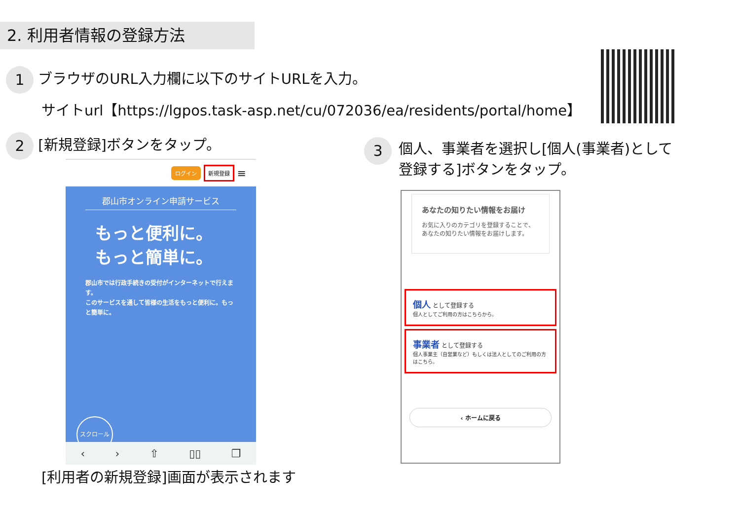2. 利用者情報の登録方法
1 ブラウザのURL入力欄に以下のサイトURLを入力。
サイトurl【https://lgpos.task-asp.net/cu/072036/ea/residents/portal/home】
2 [新規登録]ボタンをタップ。
ログイン 新規登録 ≡
郡山市オンライン申請サービス
もっと便利に。
もっと簡単に。
郡山市では行政手続きの受付がインターネットで行えます。
このサービスを通して皆様の生活をもっと便利に。もっと簡単に。
スクロール
‹ › ⇧ ▯▯ ❐
[利用者の新規登録]画面が表示されます
3 個人、事業者を選択し[個人(事業者)として
登録する]ボタンをタップ。
あなたの知りたい情報をお届け
お気に入りのカテゴリを登録することで、あなたの知りたい情報をお届けします。
個人 として登録する
個人としてご利用の方はこちらから。
事業者 として登録する
個人事業主（自営業など）もしくは法人としてのご利用の方はこちら。
‹ ホームに戻る